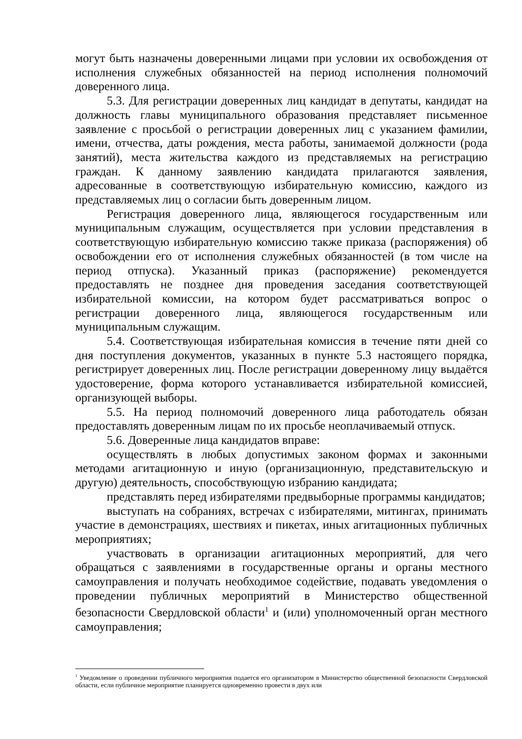могут быть назначены доверенными лицами при условии их освобождения от исполнения служебных обязанностей на период исполнения полномочий доверенного лица.
5.3. Для регистрации доверенных лиц кандидат в депутаты, кандидат на должность главы муниципального образования представляет письменное заявление с просьбой о регистрации доверенных лиц с указанием фамилии, имени, отчества, даты рождения, места работы, занимаемой должности (рода занятий), места жительства каждого из представляемых на регистрацию граждан. К данному заявлению кандидата прилагаются заявления, адресованные в соответствующую избирательную комиссию, каждого из представляемых лиц о согласии быть доверенным лицом.
Регистрация доверенного лица, являющегося государственным или муниципальным служащим, осуществляется при условии представления в соответствующую избирательную комиссию также приказа (распоряжения) об освобождении его от исполнения служебных обязанностей (в том числе на период отпуска). Указанный приказ (распоряжение) рекомендуется предоставлять не позднее дня проведения заседания соответствующей избирательной комиссии, на котором будет рассматриваться вопрос о регистрации доверенного лица, являющегося государственным или муниципальным служащим.
5.4. Соответствующая избирательная комиссия в течение пяти дней со дня поступления документов, указанных в пункте 5.3 настоящего порядка, регистрирует доверенных лиц. После регистрации доверенному лицу выдаётся удостоверение, форма которого устанавливается избирательной комиссией, организующей выборы.
5.5. На период полномочий доверенного лица работодатель обязан предоставлять доверенным лицам по их просьбе неоплачиваемый отпуск.
5.6. Доверенные лица кандидатов вправе:
осуществлять в любых допустимых законом формах и законными методами агитационную и иную (организационную, представительскую и другую) деятельность, способствующую избранию кандидата;
представлять перед избирателями предвыборные программы кандидатов;
выступать на собраниях, встречах с избирателями, митингах, принимать участие в демонстрациях, шествиях и пикетах, иных агитационных публичных мероприятиях;
участвовать в организации агитационных мероприятий, для чего обращаться с заявлениями в государственные органы и органы местного самоуправления и получать необходимое содействие, подавать уведомления о проведении публичных мероприятий в Министерство общественной безопасности Свердловской области<sup>1</sup> и (или) уполномоченный орган местного самоуправления;
<sup>1</sup> Уведомление о проведении публичного мероприятия подается его организатором в Министерство общественной безопасности Свердловской области, если публичное мероприятие планируется одновременно провести в двух или